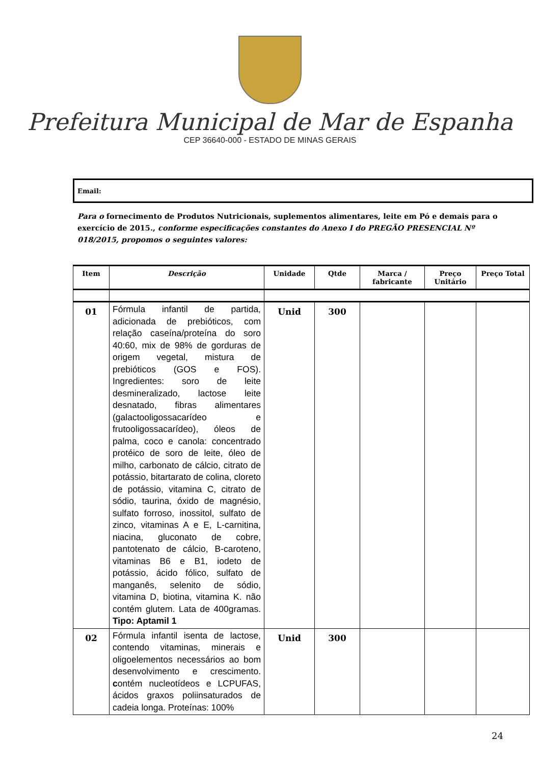Prefeitura Municipal de Mar de Espanha
CEP 36640-000 - ESTADO DE MINAS GERAIS
Email:
Para o fornecimento de Produtos Nutricionais, suplementos alimentares, leite em Pó e demais para o exercício de 2015., conforme especificações constantes do Anexo I do PREGÃO PRESENCIAL Nº 018/2015, propomos o seguintes valores:
| Item | Descrição | Unidade | Qtde | Marca / fabricante | Preço Unitário | Preço Total |
| --- | --- | --- | --- | --- | --- | --- |
| 01 | Fórmula infantil de partida, adicionada de prebióticos, com relação caseína/proteína do soro 40:60, mix de 98% de gorduras de origem vegetal, mistura de prebióticos (GOS e FOS). Ingredientes: soro de leite desmineralizado, lactose leite desnatado, fibras alimentares (galactooligossacarídeo e frutooligossacarídeo), óleos de palma, coco e canola: concentrado protéico de soro de leite, óleo de milho, carbonato de cálcio, citrato de potássio, bitartarato de colina, cloreto de potássio, vitamina C, citrato de sódio, taurina, óxido de magnésio, sulfato forroso, inossitol, sulfato de zinco, vitaminas A e E, L-carnitina, niacina, gluconato de cobre, pantotenato de cálcio, B-caroteno, vitaminas B6 e B1, iodeto de potássio, ácido fólico, sulfato de manganês, selenito de sódio, vitamina D, biotina, vitamina K. não contém glutem. Lata de 400gramas. Tipo: Aptamil 1 | Unid | 300 | | | |
| 02 | Fórmula infantil isenta de lactose, contendo vitaminas, minerais e oligoelementos necessários ao bom desenvolvimento e crescimento. c ontém nucleotídeos e LCPUFAS, ácidos graxos poliinsaturados de cadeia longa. Proteínas: 100% | Unid | 300 | | | |
24